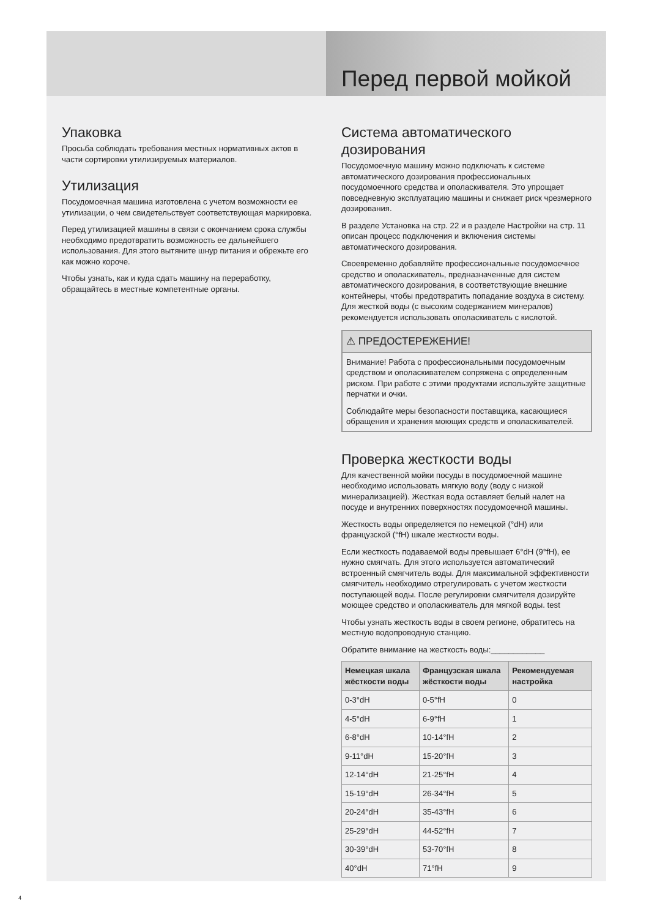Перед первой мойкой
Упаковка
Просьба соблюдать требования местных нормативных актов в части сортировки утилизируемых материалов.
Утилизация
Посудомоечная машина изготовлена с учетом возможности ее утилизации, о чем свидетельствует соответствующая маркировка.
Перед утилизацией машины в связи с окончанием срока службы необходимо предотвратить возможность ее дальнейшего использования. Для этого вытяните шнур питания и обрежьте его как можно короче.
Чтобы узнать, как и куда сдать машину на переработку, обращайтесь в местные компетентные органы.
Система автоматического дозирования
Посудомоечную машину можно подключать к системе автоматического дозирования профессиональных посудомоечного средства и ополаскивателя. Это упрощает повседневную эксплуатацию машины и снижает риск чрезмерного дозирования.
В разделе Установка на стр. 22 и в разделе Настройки на стр. 11 описан процесс подключения и включения системы автоматического дозирования.
Своевременно добавляйте профессиональные посудомоечное средство и ополаскиватель, предназначенные для систем автоматического дозирования, в соответствующие внешние контейнеры, чтобы предотвратить попадание воздуха в систему. Для жесткой воды (с высоким содержанием минералов) рекомендуется использовать ополаскиватель с кислотой.
⚠ ПРЕДОСТЕРЕЖЕНИЕ!
Внимание! Работа с профессиональными посудомоечным средством и ополаскивателем сопряжена с определенным риском. При работе с этими продуктами используйте защитные перчатки и очки.
Соблюдайте меры безопасности поставщика, касающиеся обращения и хранения моющих средств и ополаскивателей.
Проверка жесткости воды
Для качественной мойки посуды в посудомоечной машине необходимо использовать мягкую воду (воду с низкой минерализацией). Жесткая вода оставляет белый налет на посуде и внутренних поверхностях посудомоечной машины.
Жесткость воды определяется по немецкой (°dH) или французской (°fH) шкале жесткости воды.
Если жесткость подаваемой воды превышает 6°dH (9°fH), ее нужно смягчать. Для этого используется автоматический встроенный смягчитель воды. Для максимальной эффективности смягчитель необходимо отрегулировать с учетом жесткости поступающей воды. После регулировки смягчителя дозируйте моющее средство и ополаскиватель для мягкой воды. test
Чтобы узнать жесткость воды в своем регионе, обратитесь на местную водопроводную станцию.
Обратите внимание на жесткость воды:____________
| Немецкая шкала жёсткости воды | Французская шкала жёсткости воды | Рекомендуемая настройка |
| --- | --- | --- |
| 0-3°dH | 0-5°fH | 0 |
| 4-5°dH | 6-9°fH | 1 |
| 6-8°dH | 10-14°fH | 2 |
| 9-11°dH | 15-20°fH | 3 |
| 12-14°dH | 21-25°fH | 4 |
| 15-19°dH | 26-34°fH | 5 |
| 20-24°dH | 35-43°fH | 6 |
| 25-29°dH | 44-52°fH | 7 |
| 30-39°dH | 53-70°fH | 8 |
| 40°dH | 71°fH | 9 |
4